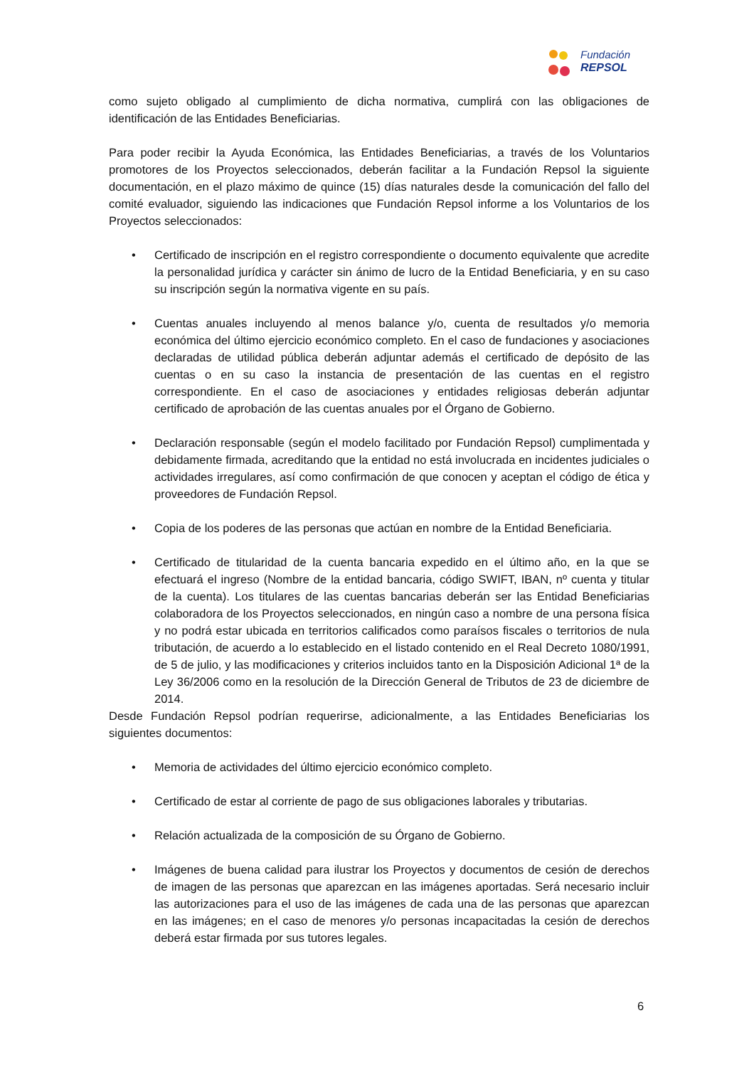Fundación
REPSOL
como sujeto obligado al cumplimiento de dicha normativa, cumplirá con las obligaciones de identificación de las Entidades Beneficiarias.
Para poder recibir la Ayuda Económica, las Entidades Beneficiarias, a través de los Voluntarios promotores de los Proyectos seleccionados, deberán facilitar a la Fundación Repsol la siguiente documentación, en el plazo máximo de quince (15) días naturales desde la comunicación del fallo del comité evaluador, siguiendo las indicaciones que Fundación Repsol informe a los Voluntarios de los Proyectos seleccionados:
• Certificado de inscripción en el registro correspondiente o documento equivalente que acredite la personalidad jurídica y carácter sin ánimo de lucro de la Entidad Beneficiaria, y en su caso su inscripción según la normativa vigente en su país.
• Cuentas anuales incluyendo al menos balance y/o, cuenta de resultados y/o memoria económica del último ejercicio económico completo. En el caso de fundaciones y asociaciones declaradas de utilidad pública deberán adjuntar además el certificado de depósito de las cuentas o en su caso la instancia de presentación de las cuentas en el registro correspondiente. En el caso de asociaciones y entidades religiosas deberán adjuntar certificado de aprobación de las cuentas anuales por el Órgano de Gobierno.
• Declaración responsable (según el modelo facilitado por Fundación Repsol) cumplimentada y debidamente firmada, acreditando que la entidad no está involucrada en incidentes judiciales o actividades irregulares, así como confirmación de que conocen y aceptan el código de ética y proveedores de Fundación Repsol.
• Copia de los poderes de las personas que actúan en nombre de la Entidad Beneficiaria.
• Certificado de titularidad de la cuenta bancaria expedido en el último año, en la que se efectuará el ingreso (Nombre de la entidad bancaria, código SWIFT, IBAN, nº cuenta y titular de la cuenta). Los titulares de las cuentas bancarias deberán ser las Entidad Beneficiarias colaboradora de los Proyectos seleccionados, en ningún caso a nombre de una persona física y no podrá estar ubicada en territorios calificados como paraísos fiscales o territorios de nula tributación, de acuerdo a lo establecido en el listado contenido en el Real Decreto 1080/1991, de 5 de julio, y las modificaciones y criterios incluidos tanto en la Disposición Adicional 1ª de la Ley 36/2006 como en la resolución de la Dirección General de Tributos de 23 de diciembre de 2014.
Desde Fundación Repsol podrían requerirse, adicionalmente, a las Entidades Beneficiarias los siguientes documentos:
• Memoria de actividades del último ejercicio económico completo.
• Certificado de estar al corriente de pago de sus obligaciones laborales y tributarias.
• Relación actualizada de la composición de su Órgano de Gobierno.
• Imágenes de buena calidad para ilustrar los Proyectos y documentos de cesión de derechos de imagen de las personas que aparezcan en las imágenes aportadas. Será necesario incluir las autorizaciones para el uso de las imágenes de cada una de las personas que aparezcan en las imágenes; en el caso de menores y/o personas incapacitadas la cesión de derechos deberá estar firmada por sus tutores legales.
6